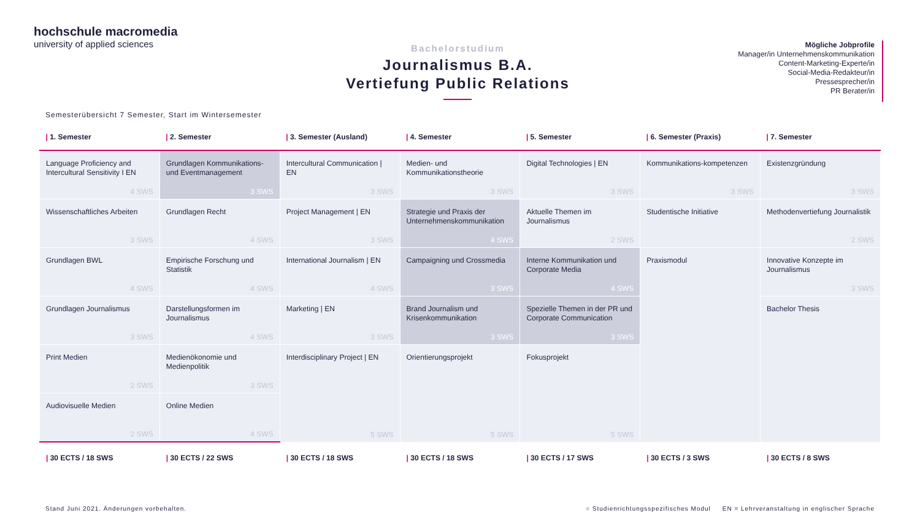hochschule macromedia
university of applied sciences
Bachelorstudium
Journalismus B.A.
Vertiefung Public Relations
Mögliche Jobprofile
Manager/in Unternehmenskommunikation
Content-Marketing-Experte/in
Social-Media-Redakteur/in
Pressesprecher/in
PR Berater/in
Semesterübersicht 7 Semester, Start im Wintersemester
| / 1. Semester | / 2. Semester | / 3. Semester (Ausland) | / 4. Semester | / 5. Semester | / 6. Semester (Praxis) | / 7. Semester |
| --- | --- | --- | --- | --- | --- | --- |
| Language Proficiency and Intercultural Sensitivity I EN 4 SWS | Grundlagen Kommunikations- und Eventmanagement 3 SWS | Intercultural Communication / EN 3 SWS | Medien- und Kommunikationstheorie 3 SWS | Digital Technologies / EN 3 SWS | Kommunikations-kompetenzen 3 SWS | Existenzgründung 3 SWS |
| Wissenschaftliches Arbeiten 3 SWS | Grundlagen Recht 4 SWS | Project Management / EN 3 SWS | Strategie und Praxis der Unternehmenskommunikation 4 SWS | Aktuelle Themen im Journalismus 2 SWS | Studentische Initiative | Methodenvertiefung Journalistik 2 SWS |
| Grundlagen BWL 4 SWS | Empirische Forschung und Statistik 4 SWS | International Journalism / EN 4 SWS | Campaigning und Crossmedia 3 SWS | Interne Kommunikation und Corporate Media 4 SWS | Praxismodul | Innovative Konzepte im Journalismus 3 SWS |
| Grundlagen Journalismus 3 SWS | Darstellungsformen im Journalismus 4 SWS | Marketing / EN 3 SWS | Brand Journalism und Krisenkommunikation 3 SWS | Spezielle Themen in der PR und Corporate Communication 3 SWS | | Bachelor Thesis |
| Print Medien 2 SWS | Medienökonomie und Medienpolitik 3 SWS | Interdisciplinary Project / EN 5 SWS | Orientierungsprojekt 5 SWS | Fokusprojekt 5 SWS | | |
| Audiovisuelle Medien 2 SWS | Online Medien 4 SWS | | | | | |
| / 30 ECTS / 18 SWS | / 30 ECTS / 22 SWS | / 30 ECTS / 18 SWS | / 30 ECTS / 18 SWS | / 30 ECTS / 17 SWS | / 30 ECTS / 3 SWS | / 30 ECTS / 8 SWS |
Stand Juni 2021. Änderungen vorbehalten. ■ Studienrichtungsspezifisches Modul EN = Lehrveranstaltung in englischer Sprache